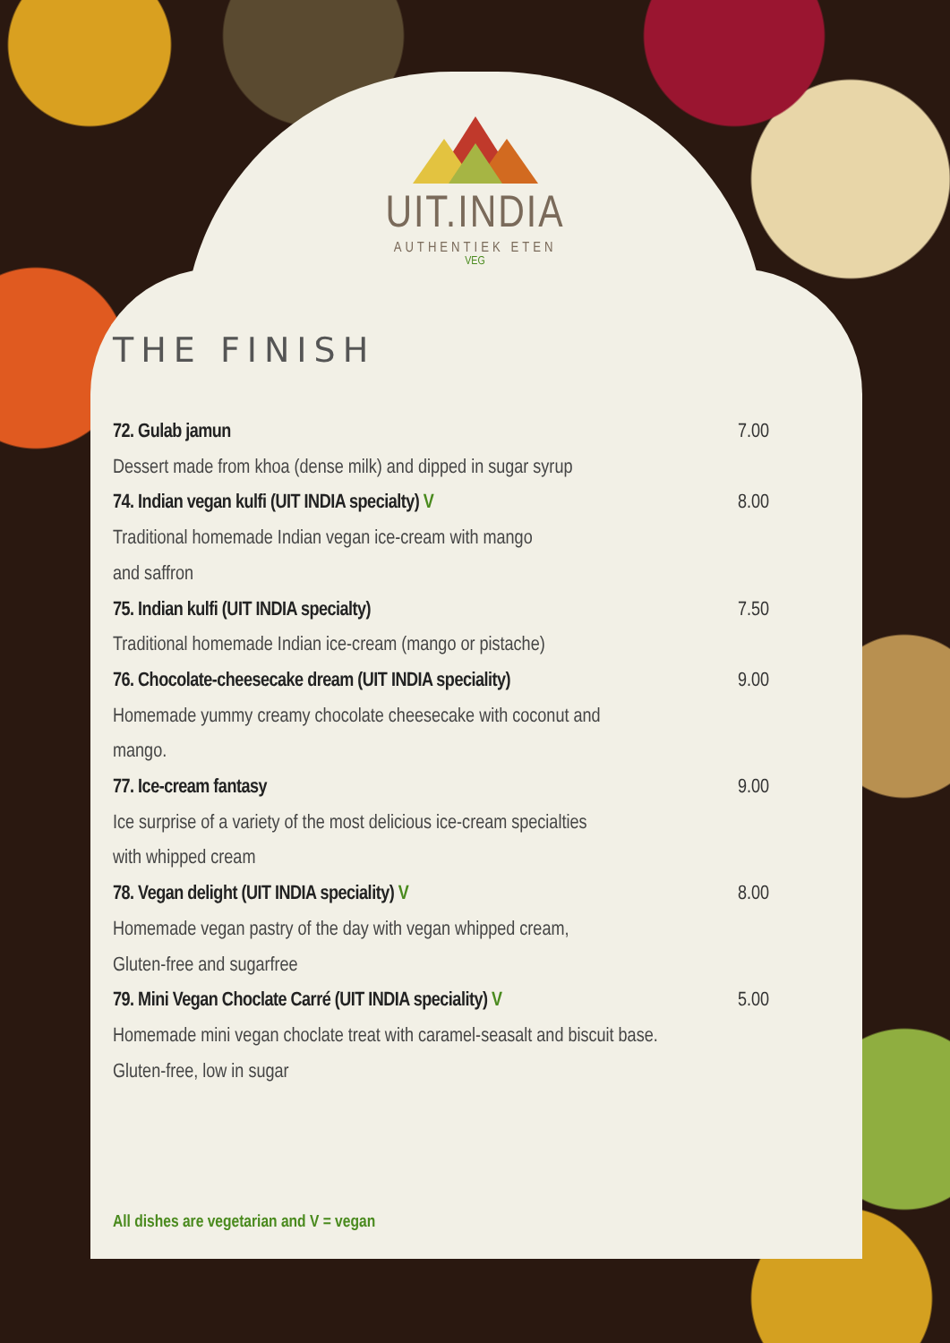UIT.INDIA
AUTHENTIEK ETEN
VEG
THE FINISH
72. Gulab jamun 7.00
Dessert made from khoa (dense milk) and dipped in sugar syrup
74. Indian vegan kulfi (UIT INDIA specialty) V 8.00
Traditional homemade Indian vegan ice-cream with mango
and saffron
75. Indian kulfi (UIT INDIA specialty) 7.50
Traditional homemade Indian ice-cream (mango or pistache)
76. Chocolate-cheesecake dream (UIT INDIA speciality) 9.00
Homemade yummy creamy chocolate cheesecake with coconut and
mango.
77. Ice-cream fantasy 9.00
Ice surprise of a variety of the most delicious ice-cream specialties
with whipped cream
78. Vegan delight (UIT INDIA speciality) V 8.00
Homemade vegan pastry of the day with vegan whipped cream,
Gluten-free and sugarfree
79. Mini Vegan Choclate Carré (UIT INDIA speciality) V 5.00
Homemade mini vegan choclate treat with caramel-seasalt and biscuit base.
Gluten-free, low in sugar
All dishes are vegetarian and V = vegan